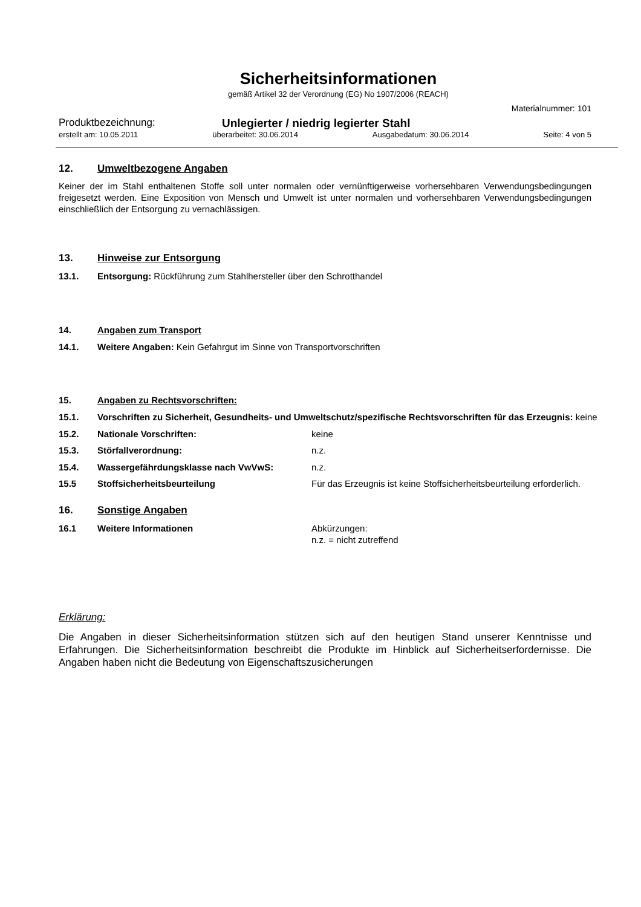Sicherheitsinformationen
gemäß Artikel 32 der Verordnung (EG) No 1907/2006 (REACH)
Materialnummer: 101
Produktbezeichnung: Unlegierter / niedrig legierter Stahl
erstellt am: 10.05.2011 überarbeitet: 30.06.2014 Ausgabedatum: 30.06.2014 Seite: 4 von 5
12. Umweltbezogene Angaben
Keiner der im Stahl enthaltenen Stoffe soll unter normalen oder vernünftigerweise vorhersehbaren Verwendungsbedingungen freigesetzt werden. Eine Exposition von Mensch und Umwelt ist unter normalen und vorhersehbaren Verwendungsbedingungen einschließlich der Entsorgung zu vernachlässigen.
13. Hinweise zur Entsorgung
13.1. Entsorgung: Rückführung zum Stahlhersteller über den Schrotthandel
14. Angaben zum Transport
14.1. Weitere Angaben: Kein Gefahrgut im Sinne von Transportvorschriften
15. Angaben zu Rechtsvorschriften:
15.1. Vorschriften zu Sicherheit, Gesundheits- und Umweltschutz/spezifische Rechtsvorschriften für das Erzeugnis: keine
15.2. Nationale Vorschriften: keine
15.3. Störfallverordnung: n.z.
15.4. Wassergefährdungsklasse nach VwVwS: n.z.
15.5 Stoffsicherheitsbeurteilung Für das Erzeugnis ist keine Stoffsicherheitsbeurteilung erforderlich.
16. Sonstige Angaben
16.1 Weitere Informationen Abkürzungen:
n.z. = nicht zutreffend
Erklärung:
Die Angaben in dieser Sicherheitsinformation stützen sich auf den heutigen Stand unserer Kenntnisse und Erfahrungen. Die Sicherheitsinformation beschreibt die Produkte im Hinblick auf Sicherheitserfordernisse. Die Angaben haben nicht die Bedeutung von Eigenschaftszusicherungen